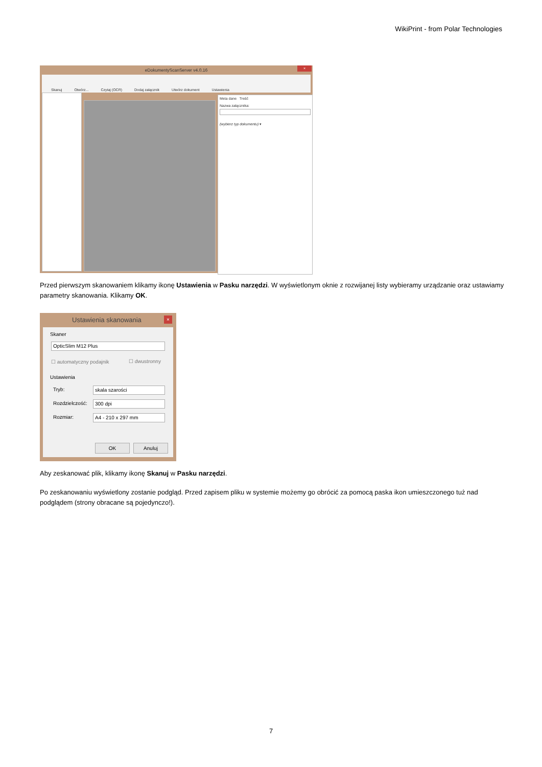WikiPrint - from Polar Technologies
eDokumentyScanServer v4.0.16
×
Skanuj Otwórz... Czytaj (OCR) Dodaj załącznik Utwórz dokument Ustawienia
Meta dane Treść
Nazwa załącznika:
(wybierz typ dokumentu) ▾
Przed pierwszym skanowaniem klikamy ikonę Ustawienia w Pasku narzędzi. W wyświetlonym oknie z rozwijanej listy wybieramy urządzanie oraz ustawiamy parametry skanowania. Klikamy OK.
Ustawienia skanowania ×
Skaner
OpticSlim M12 Plus
☐ automatyczny podajnik ☐ dwustronny
Ustawienia
Tryb: skala szarości
Rozdzielczość: 300 dpi
Rozmiar: A4 - 210 x 297 mm
OK Anuluj
Aby zeskanować plik, klikamy ikonę Skanuj w Pasku narzędzi.
Po zeskanowaniu wyświetlony zostanie podgląd. Przed zapisem pliku w systemie możemy go obrócić za pomocą paska ikon umieszczonego tuż nad podglądem (strony obracane są pojedynczo!).
7